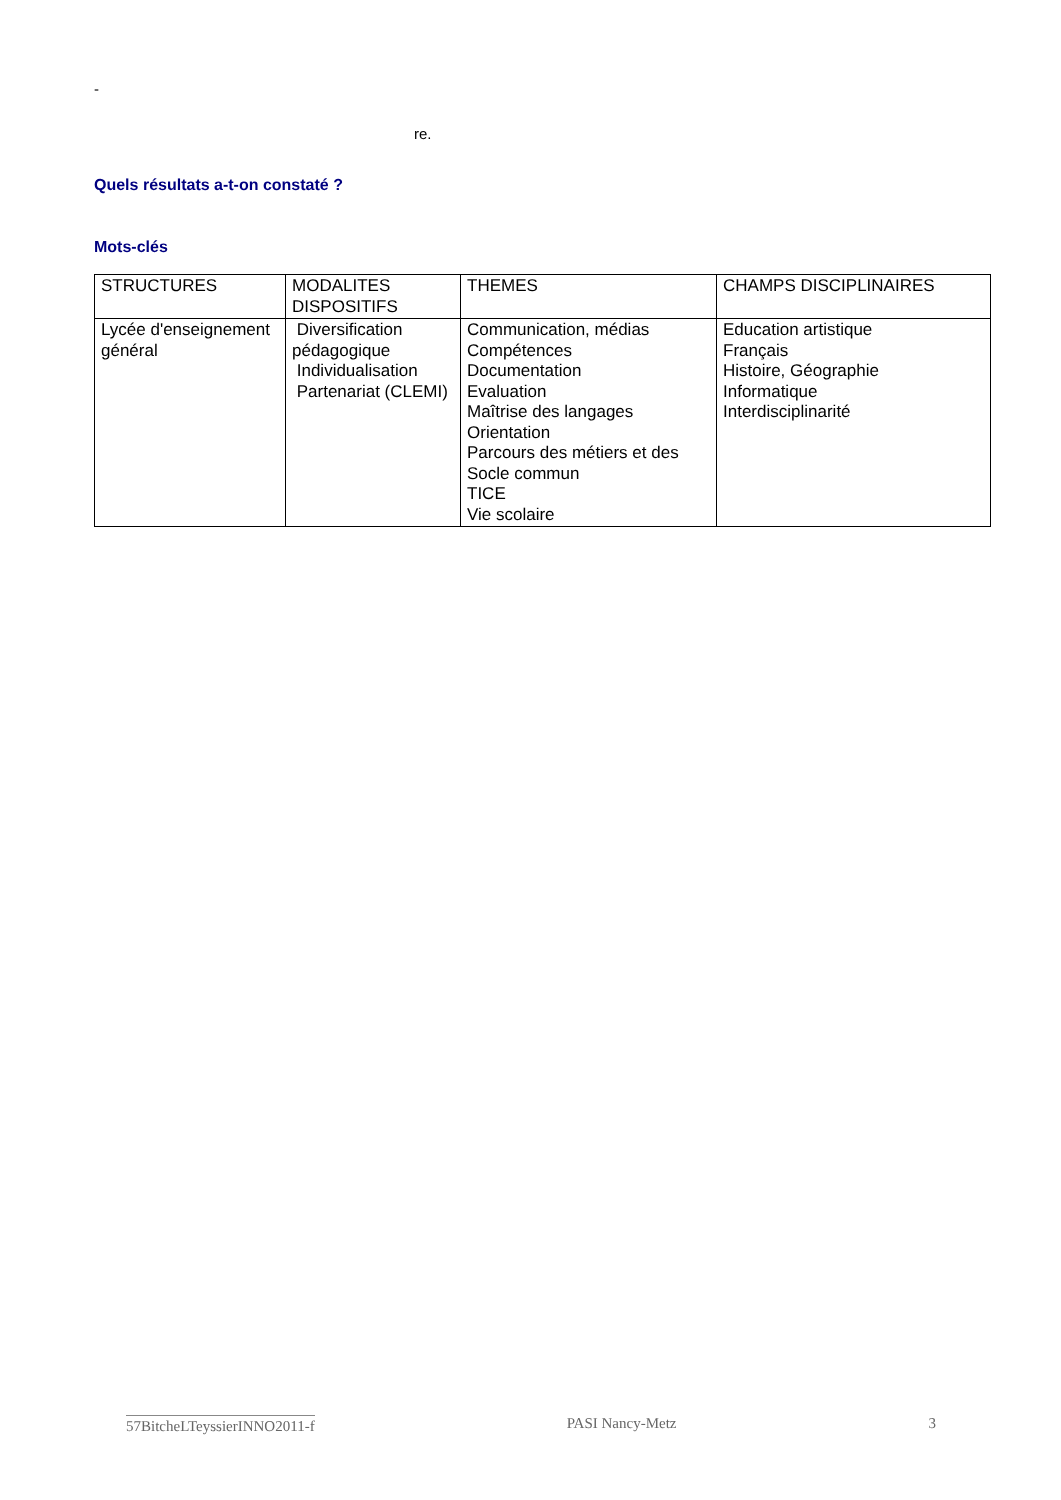-
re.
Quels résultats a-t-on constaté ?
Mots-clés
| STRUCTURES | MODALITES DISPOSITIFS | THEMES | CHAMPS DISCIPLINAIRES |
| Lycée d'enseignement général | Diversification pédagogique Individualisation Partenariat (CLEMI) | Communication, médias Compétences Documentation Evaluation Maîtrise des langages Orientation Parcours des métiers et des Socle commun TICE Vie scolaire | Education artistique Français Histoire, Géographie Informatique Interdisciplinarité |
57BitcheLTeyssierINNO2011-f PASI Nancy-Metz 3